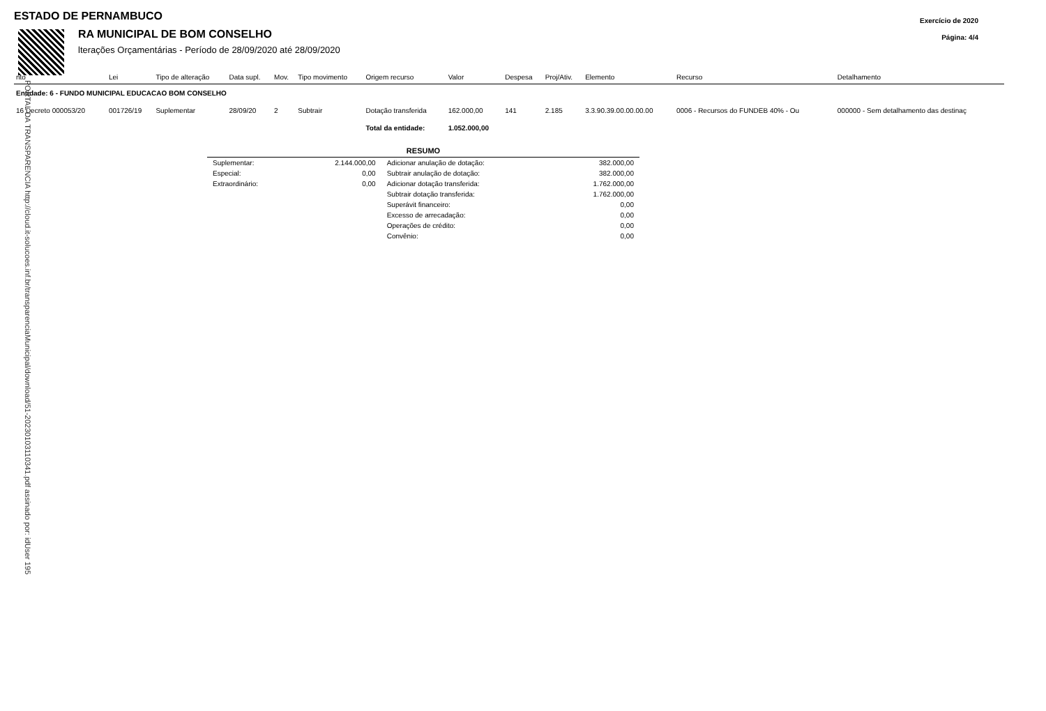Exercício de 2020
Página: 4/4
ESTADO DE PERNAMBUCO
RA MUNICIPAL DE BOM CONSELHO
lterações Orçamentárias - Período de 28/09/2020 até 28/09/2020
| nto | Lei | Tipo de alteração | Data supl. | Mov. | Tipo movimento | Origem recurso | Valor | Despesa | Proj/Ativ. | Elemento | Recurso | Detalhamento |
| --- | --- | --- | --- | --- | --- | --- | --- | --- | --- | --- | --- | --- |
| Entidade: 6 - FUNDO MUNICIPAL EDUCACAO BOM CONSELHO | | | | | | | | | | | | |
| 16 Decreto 000053/20 | 001726/19 | Suplementar | 28/09/20 | 2 | Subtrair | Dotação transferida | 162.000,00 | 141 | 2.185 | 3.3.90.39.00.00.00.00 | 0006 - Recursos do FUNDEB 40% - Ou | 000000 - Sem detalhamento das destinaç |
| | | | | | | Total da entidade: | 1.052.000,00 | | | | | |
RESUMO
| Suplementar: | 2.144.000,00 | Adicionar anulação de dotação: | 382.000,00 |
| Especial: | 0,00 | Subtrair anulação de dotação: | 382.000,00 |
| Extraordinário: | 0,00 | Adicionar dotação transferida: | 1.762.000,00 |
| | | Subtrair dotação transferida: | 1.762.000,00 |
| | | Superávit financeiro: | 0,00 |
| | | Excesso de arrecadação: | 0,00 |
| | | Operações de crédito: | 0,00 |
| | | Convênio: | 0,00 |
PORTAL DA TRANSPARENCIA http://cloud.it-solucoes.inf.br/transparenciaMunicipal/download/51-20230103110341.pdf assinado por: idUser 195